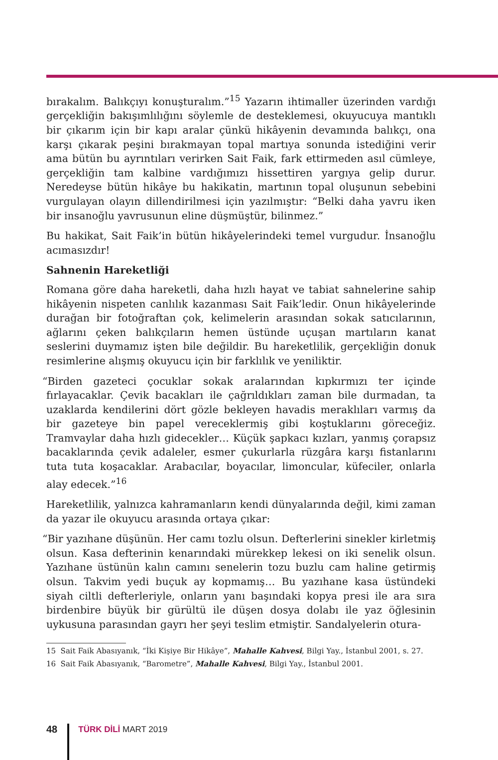bırakalım. Balıkçıyı konuşturalım.”<sup>15</sup> Yazarın ihtimaller üzerinden vardığı gerçekliğin bakışımlılığını söylemle de desteklemesi, okuyucuya mantıklı bir çıkarım için bir kapı aralar çünkü hikâyenin devamında balıkçı, ona karşı çıkarak peşini bırakmayan topal martıya sonunda istediğini verir ama bütün bu ayrıntıları verirken Sait Faik, fark ettirmeden asıl cümleye, gerçekliğin tam kalbine vardığımızı hissettiren yargıya gelip durur. Neredeyse bütün hikâye bu hakikatin, martının topal oluşunun sebebini vurgulayan olayın dillendirilmesi için yazılmıştır: “Belki daha yavru iken bir insanoğlu yavrusunun eline düşmüştür, bilinmez.”
Bu hakikat, Sait Faik’in bütün hikâyelerindeki temel vurgudur. İnsanoğlu acımasızdır!
Sahnenin Hareketliği
Romana göre daha hareketli, daha hızlı hayat ve tabiat sahnelerine sahip hikâyenin nispeten canlılık kazanması Sait Faik’ledir. Onun hikâyelerinde durağan bir fotoğraftan çok, kelimelerin arasından sokak satıcılarının, ağlarını çeken balıkçıların hemen üstünde uçuşan martıların kanat seslerini duymamız işten bile değildir. Bu hareketlilik, gerçekliğin donuk resimlerine alışmış okuyucu için bir farklılık ve yeniliktir.
“Birden gazeteci çocuklar sokak aralarından kıpkırmızı ter içinde fırlayacaklar. Çevik bacakları ile çağrıldıkları zaman bile durmadan, ta uzaklarda kendilerini dört gözle bekleyen havadis meraklıları varmış da bir gazeteye bin papel vereceklermiş gibi koştuklarını göreceğiz. Tramvaylar daha hızlı gidecekler… Küçük şapkacı kızları, yanmış çorapsız bacaklarında çevik adaleler, esmer çukurlarla rüzgâra karşı fistanlarını tuta tuta koşacaklar. Arabacılar, boyacılar, limoncular, küfeciler, onlarla alay edecek.”<sup>16</sup>
Hareketlilik, yalnızca kahramanların kendi dünyalarında değil, kimi zaman da yazar ile okuyucu arasında ortaya çıkar:
“Bir yazıhane düşünün. Her camı tozlu olsun. Defterlerini sinekler kirletmiş olsun. Kasa defterinin kenarındaki mürekkep lekesi on iki senelik olsun. Yazıhane üstünün kalın camını senelerin tozu buzlu cam haline getirmiş olsun. Takvim yedi buçuk ay kopmamış… Bu yazıhane kasa üstündeki siyah ciltli defterleriyle, onların yanı başındaki kopya presi ile ara sıra birdenbire büyük bir gürültü ile düşen dosya dolabı ile yaz öğlesinin uykusuna parasından gayrı her şeyi teslim etmiştir. Sandalyelerin otura-
15 Sait Faik Abasıyanık, “İki Kişiye Bir Hikâye”, Mahalle Kahvesi, Bilgi Yay., İstanbul 2001, s. 27.
16 Sait Faik Abasıyanık, “Barometre”, Mahalle Kahvesi, Bilgi Yay., İstanbul 2001.
48
TÜRK DİLİ MART 2019